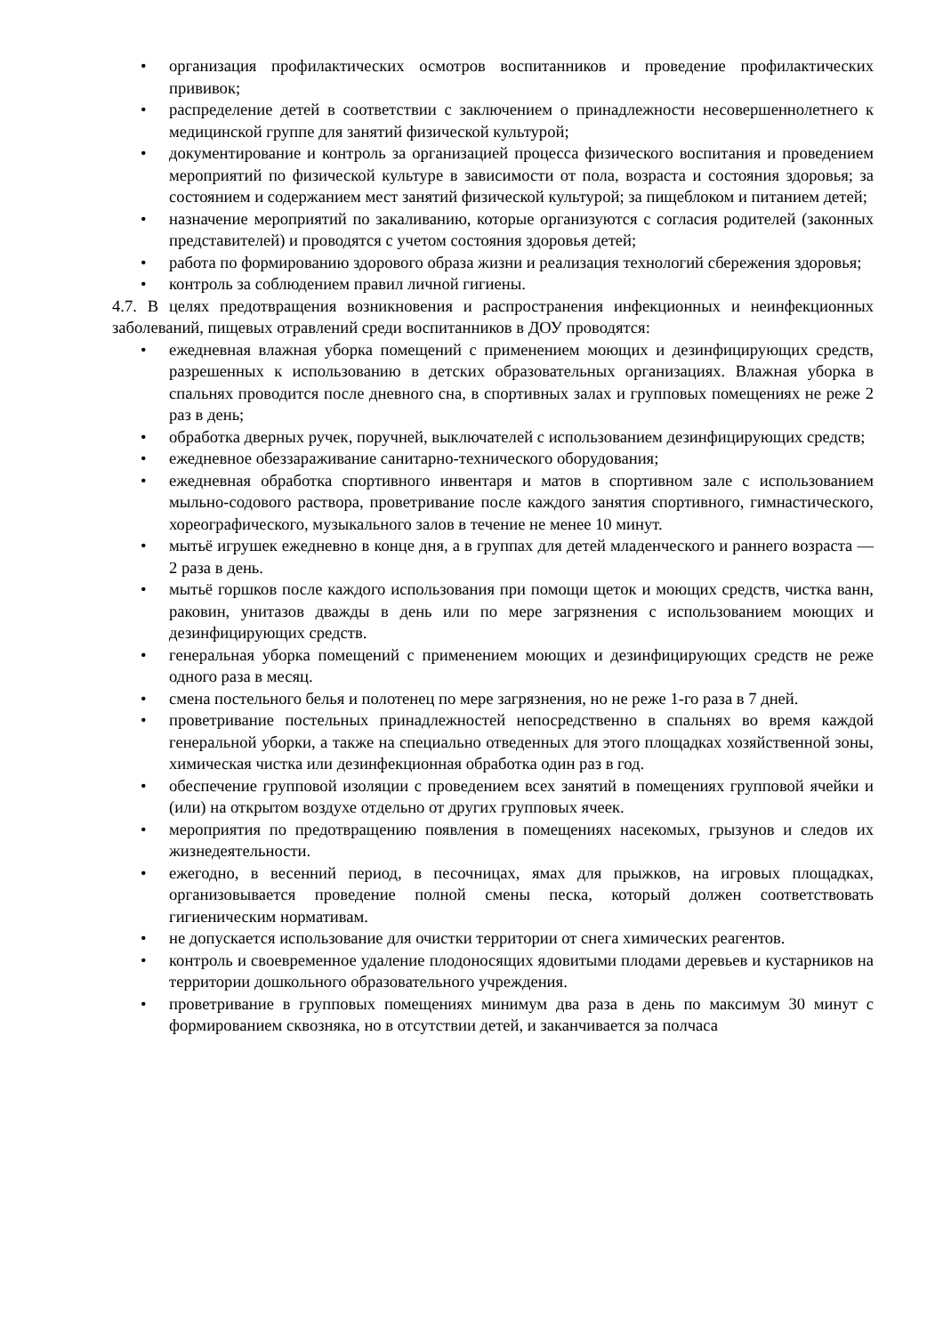• организация профилактических осмотров воспитанников и проведение профилактических прививок;
• распределение детей в соответствии с заключением о принадлежности несовершеннолетнего к медицинской группе для занятий физической культурой;
• документирование и контроль за организацией процесса физического воспитания и проведением мероприятий по физической культуре в зависимости от пола, возраста и состояния здоровья; за состоянием и содержанием мест занятий физической культурой; за пищеблоком и питанием детей;
• назначение мероприятий по закаливанию, которые организуются с согласия родителей (законных представителей) и проводятся с учетом состояния здоровья детей;
• работа по формированию здорового образа жизни и реализация технологий сбережения здоровья;
• контроль за соблюдением правил личной гигиены.
4.7. В целях предотвращения возникновения и распространения инфекционных и неинфекционных заболеваний, пищевых отравлений среди воспитанников в ДОУ проводятся:
• ежедневная влажная уборка помещений с применением моющих и дезинфицирующих средств, разрешенных к использованию в детских образовательных организациях. Влажная уборка в спальнях проводится после дневного сна, в спортивных залах и групповых помещениях не реже 2 раз в день;
• обработка дверных ручек, поручней, выключателей с использованием дезинфицирующих средств;
• ежедневное обеззараживание санитарно-технического оборудования;
• ежедневная обработка спортивного инвентаря и матов в спортивном зале с использованием мыльно-содового раствора, проветривание после каждого занятия спортивного, гимнастического, хореографического, музыкального залов в течение не менее 10 минут.
• мытьё игрушек ежедневно в конце дня, а в группах для детей младенческого и раннего возраста — 2 раза в день.
• мытьё горшков после каждого использования при помощи щеток и моющих средств, чистка ванн, раковин, унитазов дважды в день или по мере загрязнения с использованием моющих и дезинфицирующих средств.
• генеральная уборка помещений с применением моющих и дезинфицирующих средств не реже одного раза в месяц.
• смена постельного белья и полотенец по мере загрязнения, но не реже 1-го раза в 7 дней.
• проветривание постельных принадлежностей непосредственно в спальнях во время каждой генеральной уборки, а также на специально отведенных для этого площадках хозяйственной зоны, химическая чистка или дезинфекционная обработка один раз в год.
• обеспечение групповой изоляции с проведением всех занятий в помещениях групповой ячейки и (или) на открытом воздухе отдельно от других групповых ячеек.
• мероприятия по предотвращению появления в помещениях насекомых, грызунов и следов их жизнедеятельности.
• ежегодно, в весенний период, в песочницах, ямах для прыжков, на игровых площадках, организовывается проведение полной смены песка, который должен соответствовать гигиеническим нормативам.
• не допускается использование для очистки территории от снега химических реагентов.
• контроль и своевременное удаление плодоносящих ядовитыми плодами деревьев и кустарников на территории дошкольного образовательного учреждения.
• проветривание в групповых помещениях минимум два раза в день по максимум 30 минут с формированием сквозняка, но в отсутствии детей, и заканчивается за полчаса